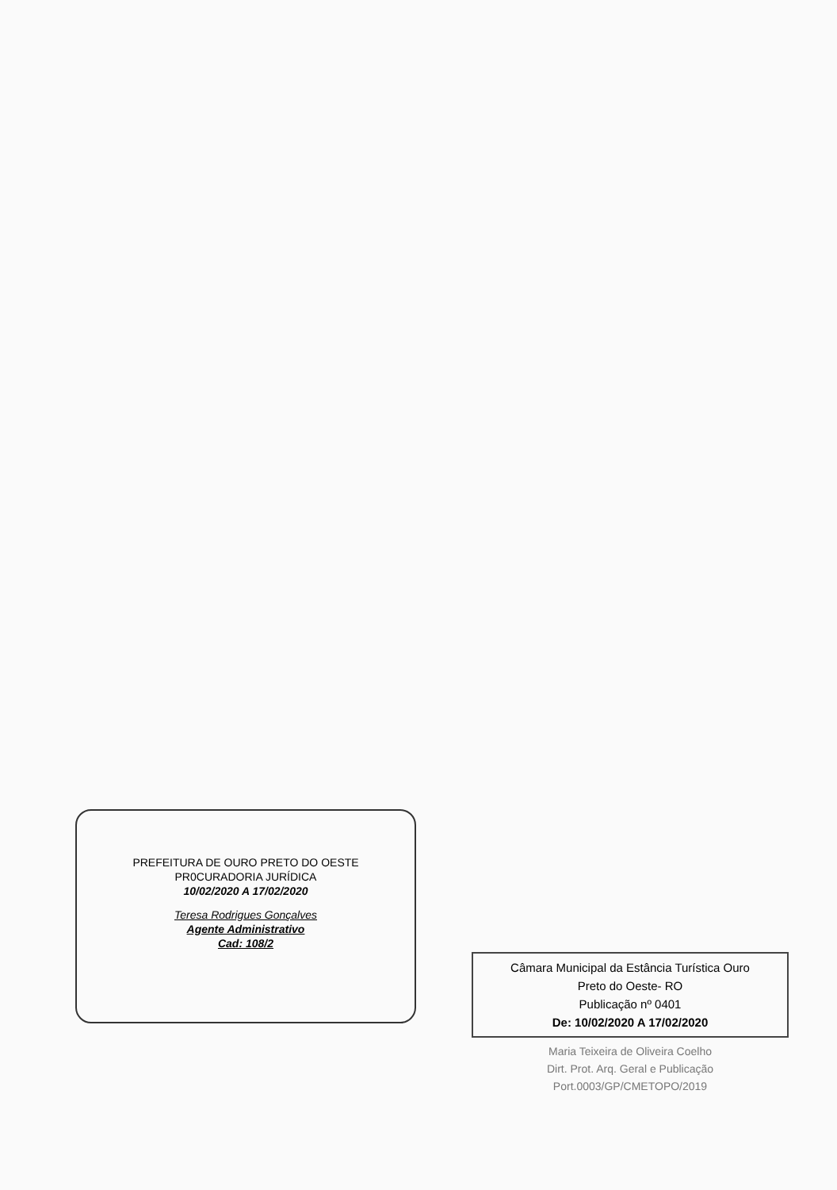PREFEITURA DE OURO PRETO DO OESTE
PR0CURADORIA JURÍDICA
10/02/2020 A 17/02/2020
Teresa Rodrigues Gonçalves
Agente Administrativo
Cad: 108/2
Câmara Municipal da Estância Turística Ouro
Preto do Oeste- RO
Publicação nº 0401
De: 10/02/2020 A 17/02/2020
Maria Teixeira de Oliveira Coelho
Dirt. Prot. Arq. Geral e Publicação
Port.0003/GP/CMETOPO/2019